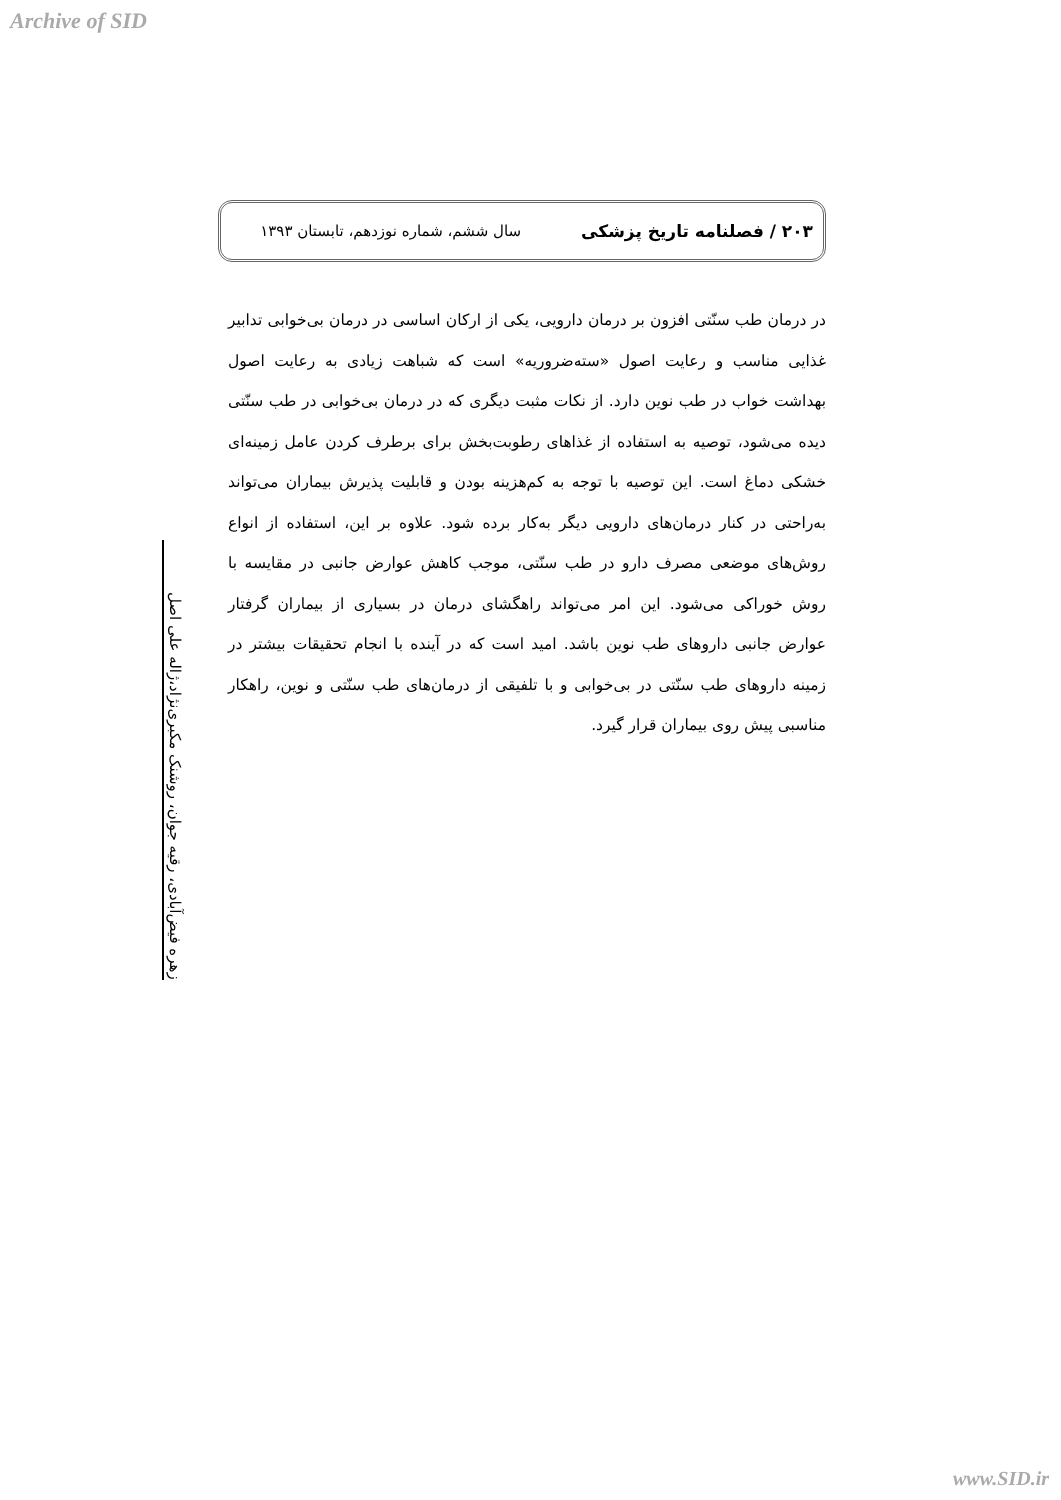Archive of SID
۲۰۳ / فصلنامه تاریخ پزشکی سال ششم، شماره نوزدهم، تابستان ۱۳۹۳
در درمان طب سنّتی افزون بر درمان دارویی، یکی از ارکان اساسی در درمان بی‌خوابی تدابیر غذایی مناسب و رعایت اصول «سته‌ضروریه» است که شباهت زیادی به رعایت اصول بهداشت خواب در طب نوین دارد. از نکات مثبت دیگری که در درمان بی‌خوابی در طب سنّتی دیده می‌شود، توصیه به استفاده از غذاهای رطوبت‌بخش برای برطرف کردن عامل زمینه‌ای خشکی دماغ است. این توصیه با توجه به کم‌هزینه بودن و قابلیت پذیرش بیماران می‌تواند به‌راحتی در کنار درمان‌های دارویی دیگر به‌کار برده شود. علاوه بر این، استفاده از انواع روش‌های موضعی مصرف دارو در طب سنّتی، موجب کاهش عوارض جانبی در مقایسه با روش خوراکی می‌شود. این امر می‌تواند راهگشای درمان در بسیاری از بیماران گرفتار عوارض جانبی داروهای طب نوین باشد. امید است که در آینده با انجام تحقیقات بیشتر در زمینه داروهای طب سنّتی در بی‌خوابی و با تلفیقی از درمان‌های طب سنّتی و نوین، راهکار مناسبی پیش روی بیماران قرار گیرد.
زهره فیض‌آبادی، رقیه جوان، روشنک مکبری‌نژاد،ژاله علی اصل
www.SID.ir